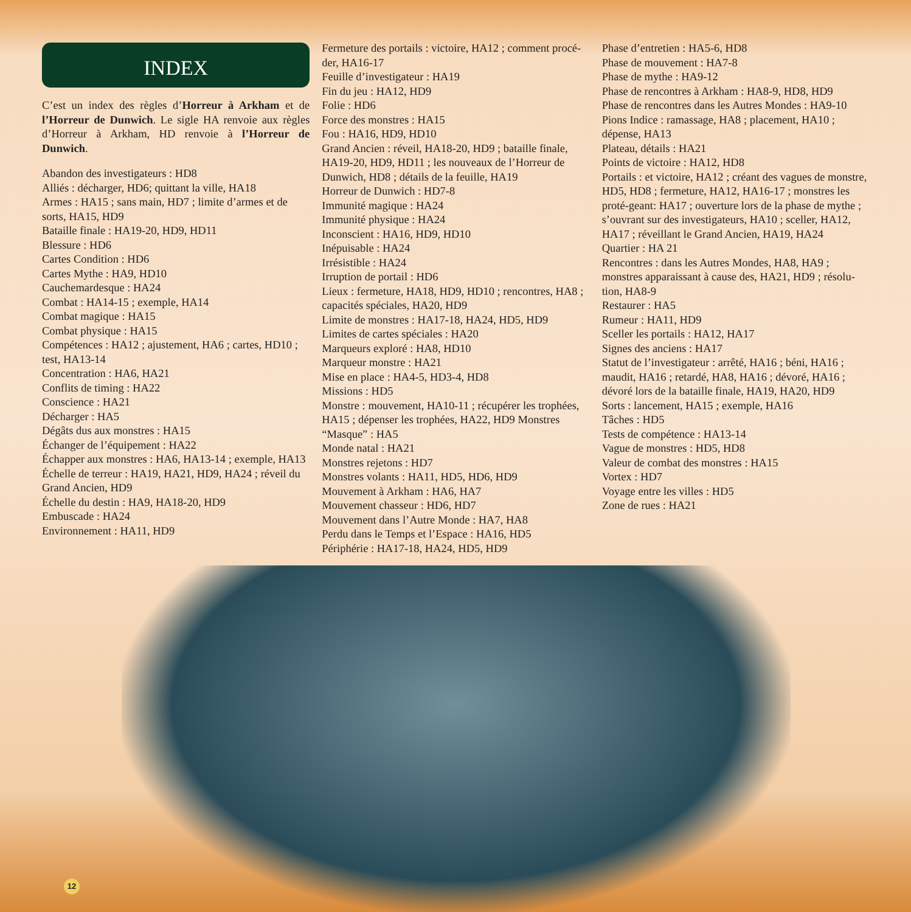INDEX
C’est un index des règles d’Horreur à Arkham et de l’Horreur de Dunwich. Le sigle HA renvoie aux règles d’Horreur à Arkham, HD renvoie à l’Horreur de Dunwich.
Abandon des investigateurs : HD8
Alliés : décharger, HD6; quittant la ville, HA18
Armes : HA15 ; sans main, HD7 ; limite d’armes et de sorts, HA15, HD9
Bataille finale : HA19-20, HD9, HD11
Blessure : HD6
Cartes Condition : HD6
Cartes Mythe : HA9, HD10
Cauchemardesque : HA24
Combat : HA14-15 ; exemple, HA14
Combat magique : HA15
Combat physique : HA15
Compétences : HA12 ; ajustement, HA6 ; cartes, HD10 ; test, HA13-14
Concentration : HA6, HA21
Conflits de timing : HA22
Conscience : HA21
Décharger : HA5
Dégâts dus aux monstres : HA15
Échanger de l’équipement : HA22
Échapper aux monstres : HA6, HA13-14 ; exemple, HA13
Échelle de terreur : HA19, HA21, HD9, HA24 ; réveil du Grand Ancien, HD9
Échelle du destin : HA9, HA18-20, HD9
Embuscade : HA24
Environnement : HA11, HD9
Fermeture des portails : victoire, HA12 ; comment procé-der, HA16-17
Feuille d’investigateur : HA19
Fin du jeu : HA12, HD9
Folie : HD6
Force des monstres : HA15
Fou : HA16, HD9, HD10
Grand Ancien : réveil, HA18-20, HD9 ; bataille finale, HA19-20, HD9, HD11 ; les nouveaux de l’Horreur de Dunwich, HD8 ; détails de la feuille, HA19
Horreur de Dunwich : HD7-8
Immunité magique : HA24
Immunité physique : HA24
Inconscient : HA16, HD9, HD10
Inépuisable : HA24
Irrésistible : HA24
Irruption de portail : HD6
Lieux : fermeture, HA18, HD9, HD10 ; rencontres, HA8 ; capacités spéciales, HA20, HD9
Limite de monstres : HA17-18, HA24, HD5, HD9
Limites de cartes spéciales : HA20
Marqueurs exploré : HA8, HD10
Marqueur monstre : HA21
Mise en place : HA4-5, HD3-4, HD8
Missions : HD5
Monstre : mouvement, HA10-11 ; récupérer les trophées, HA15 ; dépenser les trophées, HA22, HD9 Monstres “Masque” : HA5
Monde natal : HA21
Monstres rejetons : HD7
Monstres volants : HA11, HD5, HD6, HD9
Mouvement à Arkham : HA6, HA7
Mouvement chasseur : HD6, HD7
Mouvement dans l’Autre Monde : HA7, HA8
Perdu dans le Temps et l’Espace : HA16, HD5
Périphérie : HA17-18, HA24, HD5, HD9
Phase d’entretien : HA5-6, HD8
Phase de mouvement : HA7-8
Phase de mythe : HA9-12
Phase de rencontres à Arkham : HA8-9, HD8, HD9
Phase de rencontres dans les Autres Mondes : HA9-10
Pions Indice : ramassage, HA8 ; placement, HA10 ; dépense, HA13
Plateau, détails : HA21
Points de victoire : HA12, HD8
Portails : et victoire, HA12 ; créant des vagues de monstre, HD5, HD8 ; fermeture, HA12, HA16-17 ; monstres les proté-geant: HA17 ; ouverture lors de la phase de mythe ; s’ouvrant sur des investigateurs, HA10 ; sceller, HA12, HA17 ; réveillant le Grand Ancien, HA19, HA24
Quartier : HA 21
Rencontres : dans les Autres Mondes, HA8, HA9 ; monstres apparaissant à cause des, HA21, HD9 ; résolu-tion, HA8-9
Restaurer : HA5
Rumeur : HA11, HD9
Sceller les portails : HA12, HA17
Signes des anciens : HA17
Statut de l’investigateur : arrêté, HA16 ; béni, HA16 ; maudit, HA16 ; retardé, HA8, HA16 ; dévoré, HA16 ; dévoré lors de la bataille finale, HA19, HA20, HD9
Sorts : lancement, HA15 ; exemple, HA16
Tâches : HD5
Tests de compétence : HA13-14
Vague de monstres : HD5, HD8
Valeur de combat des monstres : HA15
Vortex : HD7
Voyage entre les villes : HD5
Zone de rues : HA21
12